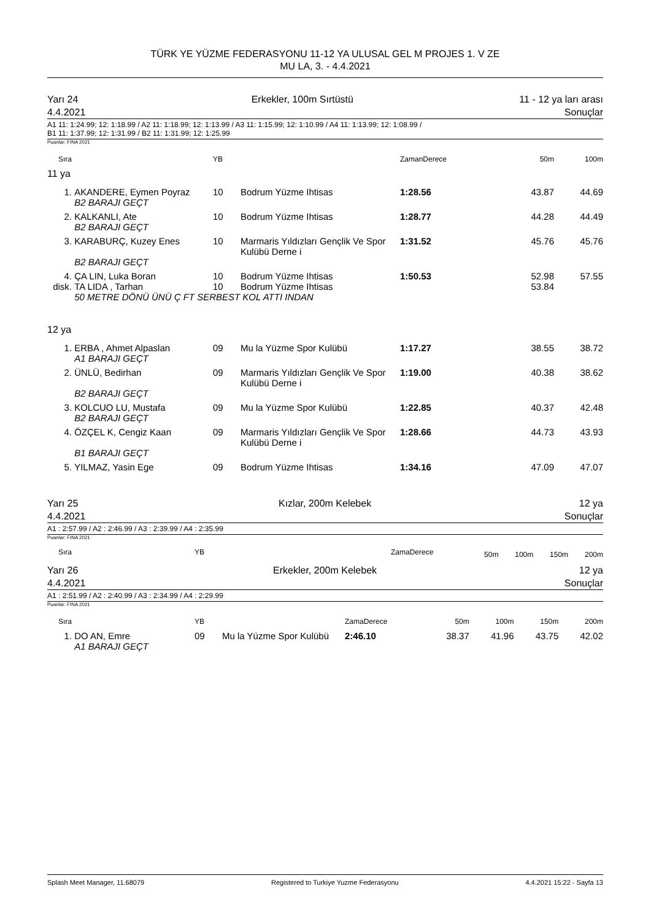TÜRK YE YÜZME FEDERASYONU 11-12 YA ULUSAL GEL M PROJES 1. V ZE
MU LA, 3. - 4.4.2021
Yarı 24
4.4.2021 Erkekler, 100m Sırtüstü 11 - 12 ya ları arası
Sonuçlar
A1 11: 1:24.99; 12: 1:18.99 / A2 11: 1:18.99; 12: 1:13.99 / A3 11: 1:15.99; 12: 1:10.99 / A4 11: 1:13.99; 12: 1:08.99 /
B1 11: 1:37.99; 12: 1:31.99 / B2 11: 1:31.99; 12: 1:25.99
Puanlar: FINA 2021
| Sıra | | YB | | ZamanDerece | 50m | 100m |
| --- | --- | --- | --- | --- | --- | --- |
| 11 ya | | | | | | |
| 1. | AKANDERE, Eymen Poyraz | 10 | Bodrum Yüzme Ihtisas | 1:28.56 | 43.87 | 44.69 |
| | B2 BARAJI GEÇT | | | | | |
| 2. | KALKANLI, Ate | 10 | Bodrum Yüzme Ihtisas | 1:28.77 | 44.28 | 44.49 |
| | B2 BARAJI GEÇT | | | | | |
| 3. | KARABURÇ, Kuzey Enes | 10 | Marmaris Yıldızları Gençlik Ve Spor Kulübü Derne i | 1:31.52 | 45.76 | 45.76 |
| | B2 BARAJI GEÇT | | | | | |
| 4. | ÇA LIN, Luka Boran | 10 | Bodrum Yüzme Ihtisas | 1:50.53 | 52.98 | 57.55 |
| disk. | TA LIDA , Tarhan | 10 | Bodrum Yüzme Ihtisas | | 53.84 | |
| | 50 METRE DÖNÜ ÜNÜ Ç FT SERBEST KOL ATTI INDAN | | | | | |
| 12 ya | | | | | | |
| 1. | ERBA , Ahmet Alpaslan | 09 | Mu la Yüzme Spor Kulübü | 1:17.27 | 38.55 | 38.72 |
| | A1 BARAJI GEÇT | | | | | |
| 2. | ÜNLÜ, Bedirhan | 09 | Marmaris Yıldızları Gençlik Ve Spor Kulübü Derne i | 1:19.00 | 40.38 | 38.62 |
| | B2 BARAJI GEÇT | | | | | |
| 3. | KOLCUO LU, Mustafa | 09 | Mu la Yüzme Spor Kulübü | 1:22.85 | 40.37 | 42.48 |
| | B2 BARAJI GEÇT | | | | | |
| 4. | ÖZÇEL K, Cengiz Kaan | 09 | Marmaris Yıldızları Gençlik Ve Spor Kulübü Derne i | 1:28.66 | 44.73 | 43.93 |
| | B1 BARAJI GEÇT | | | | | |
| 5. | YILMAZ, Yasin Ege | 09 | Bodrum Yüzme Ihtisas | 1:34.16 | 47.09 | 47.07 |
Yarı 25
4.4.2021 Kızlar, 200m Kelebek 12 ya
Sonuçlar
A1 : 2:57.99 / A2 : 2:46.99 / A3 : 2:39.99 / A4 : 2:35.99
Puanlar: FINA 2021
| Sıra | | YB | ZamaDerece | 50m | 100m | 150m | 200m |
| --- | --- | --- | --- | --- | --- | --- | --- |
Yarı 26
4.4.2021 Erkekler, 200m Kelebek 12 ya
Sonuçlar
A1 : 2:51.99 / A2 : 2:40.99 / A3 : 2:34.99 / A4 : 2:29.99
Puanlar: FINA 2021
| Sıra | | YB | | ZamaDerece | 50m | 100m | 150m | 200m |
| --- | --- | --- | --- | --- | --- | --- | --- | --- |
| 1. | DO AN, Emre | 09 | Mu la Yüzme Spor Kulübü | 2:46.10 | 38.37 | 41.96 | 43.75 | 42.02 |
| | A1 BARAJI GEÇT | | | | | | | |
Splash Meet Manager, 11.68079 Registered to Turkiye Yuzme Federasyonu 4.4.2021 15:22 - Sayfa 13